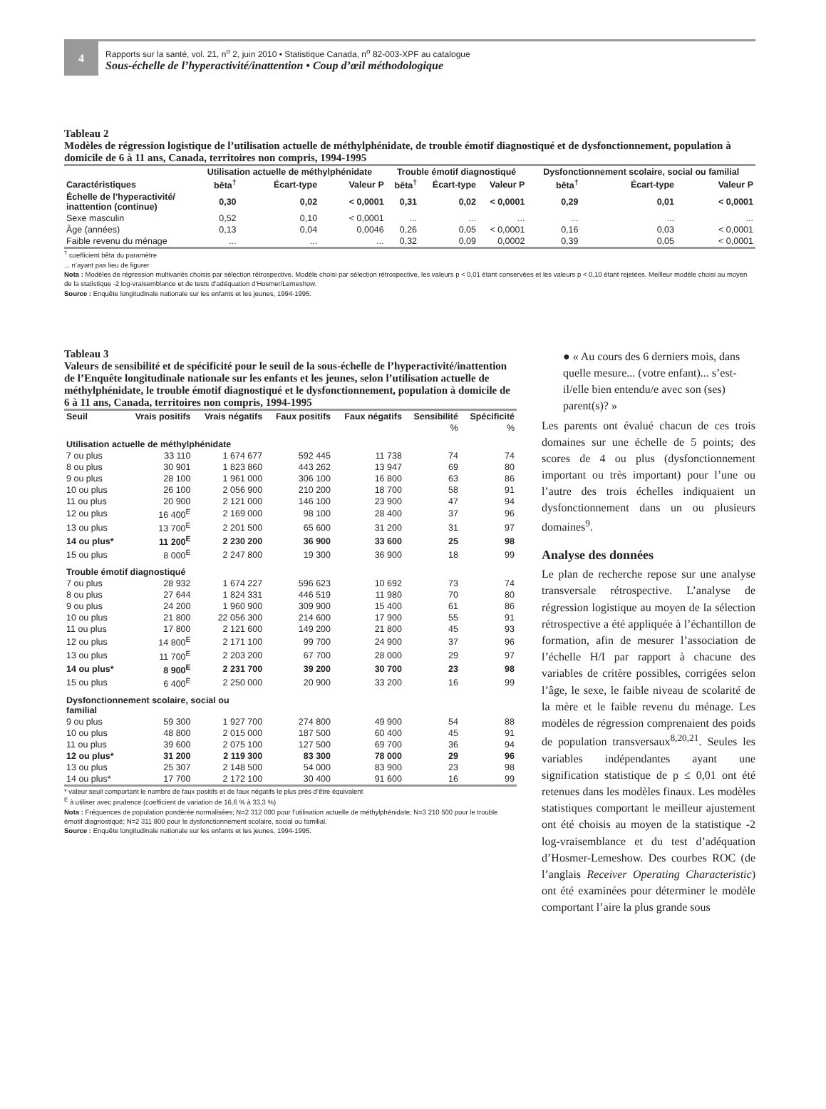4
Rapports sur la santé, vol. 21, n<sup>o</sup> 2, juin 2010 • Statistique Canada, n<sup>o</sup> 82-003-XPF au catalogue
Sous-échelle de l’hyperactivité/inattention • Coup d’œil méthodologique
Tableau 2
Modèles de régression logistique de l’utilisation actuelle de méthylphénidate, de trouble émotif diagnostiqué et de dysfonctionnement, population à domicile de 6 à 11 ans, Canada, territoires non compris, 1994-1995
| | Utilisation actuelle de méthylphénidate | | | Trouble émotif diagnostiqué | | | Dysfonctionnement scolaire, social ou familial | | |
| --- | --- | --- | --- | --- | --- | --- | --- | --- | --- |
| Caractéristiques | bêta<sup>†</sup> | Écart-type | Valeur P | bêta<sup>†</sup> | Écart-type | Valeur P | bêta<sup>†</sup> | Écart-type | Valeur P |
| Échelle de l’hyperactivité/ inattention (continue) | 0,30 | 0,02 | < 0,0001 | 0,31 | 0,02 | < 0,0001 | 0,29 | 0,01 | < 0,0001 |
| Sexe masculin | 0,52 | 0,10 | < 0,0001 | ... | ... | ... | ... | ... | ... |
| Âge (années) | 0,13 | 0,04 | 0,0046 | 0,26 | 0,05 | < 0,0001 | 0,16 | 0,03 | < 0,0001 |
| Faible revenu du ménage | ... | ... | ... | 0,32 | 0,09 | 0,0002 | 0,39 | 0,05 | < 0,0001 |
<sup>†</sup> coefficient bêta du paramètre
... n’ayant pas lieu de figurer
Nota : Modèles de régression multivariés choisis par sélection rétrospective. Modèle choisi par sélection rétrospective, les valeurs p < 0,01 étant conservées et les valeurs p < 0,10 étant rejetées. Meilleur modèle choisi au moyen de la statistique -2 log-vraisemblance et de tests d’adéquation d’Hosmer/Lemeshow.
Source : Enquête longitudinale nationale sur les enfants et les jeunes, 1994-1995.
Tableau 3
Valeurs de sensibilité et de spécificité pour le seuil de la sous-échelle de l’hyperactivité/inattention de l’Enquête longitudinale nationale sur les enfants et les jeunes, selon l’utilisation actuelle de méthylphénidate, le trouble émotif diagnostiqué et le dysfonctionnement, population à domicile de 6 à 11 ans, Canada, territoires non compris, 1994-1995
| Seuil | Vrais positifs | Vrais négatifs | Faux positifs | Faux négatifs | Sensibilité | Spécificité |
| --- | --- | --- | --- | --- | --- | --- |
| | | | | | % | % |
| Utilisation actuelle de méthylphénidate | | | | | | |
| 7 ou plus | 33 110 | 1 674 677 | 592 445 | 11 738 | 74 | 74 |
| 8 ou plus | 30 901 | 1 823 860 | 443 262 | 13 947 | 69 | 80 |
| 9 ou plus | 28 100 | 1 961 000 | 306 100 | 16 800 | 63 | 86 |
| 10 ou plus | 26 100 | 2 056 900 | 210 200 | 18 700 | 58 | 91 |
| 11 ou plus | 20 900 | 2 121 000 | 146 100 | 23 900 | 47 | 94 |
| 12 ou plus | 16 400<sup>E</sup> | 2 169 000 | 98 100 | 28 400 | 37 | 96 |
| 13 ou plus | 13 700<sup>E</sup> | 2 201 500 | 65 600 | 31 200 | 31 | 97 |
| 14 ou plus* | 11 200<sup>E</sup> | 2 230 200 | 36 900 | 33 600 | 25 | 98 |
| 15 ou plus | 8 000<sup>E</sup> | 2 247 800 | 19 300 | 36 900 | 18 | 99 |
| Trouble émotif diagnostiqué | | | | | | |
| 7 ou plus | 28 932 | 1 674 227 | 596 623 | 10 692 | 73 | 74 |
| 8 ou plus | 27 644 | 1 824 331 | 446 519 | 11 980 | 70 | 80 |
| 9 ou plus | 24 200 | 1 960 900 | 309 900 | 15 400 | 61 | 86 |
| 10 ou plus | 21 800 | 22 056 300 | 214 600 | 17 900 | 55 | 91 |
| 11 ou plus | 17 800 | 2 121 600 | 149 200 | 21 800 | 45 | 93 |
| 12 ou plus | 14 800<sup>E</sup> | 2 171 100 | 99 700 | 24 900 | 37 | 96 |
| 13 ou plus | 11 700<sup>E</sup> | 2 203 200 | 67 700 | 28 000 | 29 | 97 |
| 14 ou plus* | 8 900<sup>E</sup> | 2 231 700 | 39 200 | 30 700 | 23 | 98 |
| 15 ou plus | 6 400<sup>E</sup> | 2 250 000 | 20 900 | 33 200 | 16 | 99 |
| Dysfonctionnement scolaire, social ou familial | | | | | | |
| 9 ou plus | 59 300 | 1 927 700 | 274 800 | 49 900 | 54 | 88 |
| 10 ou plus | 48 800 | 2 015 000 | 187 500 | 60 400 | 45 | 91 |
| 11 ou plus | 39 600 | 2 075 100 | 127 500 | 69 700 | 36 | 94 |
| 12 ou plus* | 31 200 | 2 119 300 | 83 300 | 78 000 | 29 | 96 |
| 13 ou plus | 25 307 | 2 148 500 | 54 000 | 83 900 | 23 | 98 |
| 14 ou plus* | 17 700 | 2 172 100 | 30 400 | 91 600 | 16 | 99 |
* valeur seuil comportant le nombre de faux positifs et de faux négatifs le plus près d’être équivalent
<sup>E</sup> à utiliser avec prudence (coefficient de variation de 16,6 % à 33,3 %)
Nota : Fréquences de population pondérée normalisées; N=2 312 000 pour l’utilisation actuelle de méthylphénidate; N=3 210 500 pour le trouble émotif diagnostiqué; N=2 311 800 pour le dysfonctionnement scolaire, social ou familial.
Source : Enquête longitudinale nationale sur les enfants et les jeunes, 1994-1995.
● « Au cours des 6 derniers mois, dans quelle mesure... (votre enfant)... s’est-il/elle bien entendu/e avec son (ses) parent(s)? »
Les parents ont évalué chacun de ces trois domaines sur une échelle de 5 points; des scores de 4 ou plus (dysfonctionnement important ou très important) pour l’une ou l’autre des trois échelles indiquaient un dysfonctionnement dans un ou plusieurs domaines<sup>9</sup>.
Analyse des données
Le plan de recherche repose sur une analyse transversale rétrospective. L’analyse de régression logistique au moyen de la sélection rétrospective a été appliquée à l’échantillon de formation, afin de mesurer l’association de l’échelle H/I par rapport à chacune des variables de critère possibles, corrigées selon l’âge, le sexe, le faible niveau de scolarité de la mère et le faible revenu du ménage. Les modèles de régression comprenaient des poids de population transversaux<sup>8,20,21</sup>. Seules les variables indépendantes ayant une signification statistique de p ≤ 0,01 ont été retenues dans les modèles finaux. Les modèles statistiques comportant le meilleur ajustement ont été choisis au moyen de la statistique -2 log-vraisemblance et du test d’adéquation d’Hosmer-Lemeshow. Des courbes ROC (de l’anglais Receiver Operating Characteristic) ont été examinées pour déterminer le modèle comportant l’aire la plus grande sous